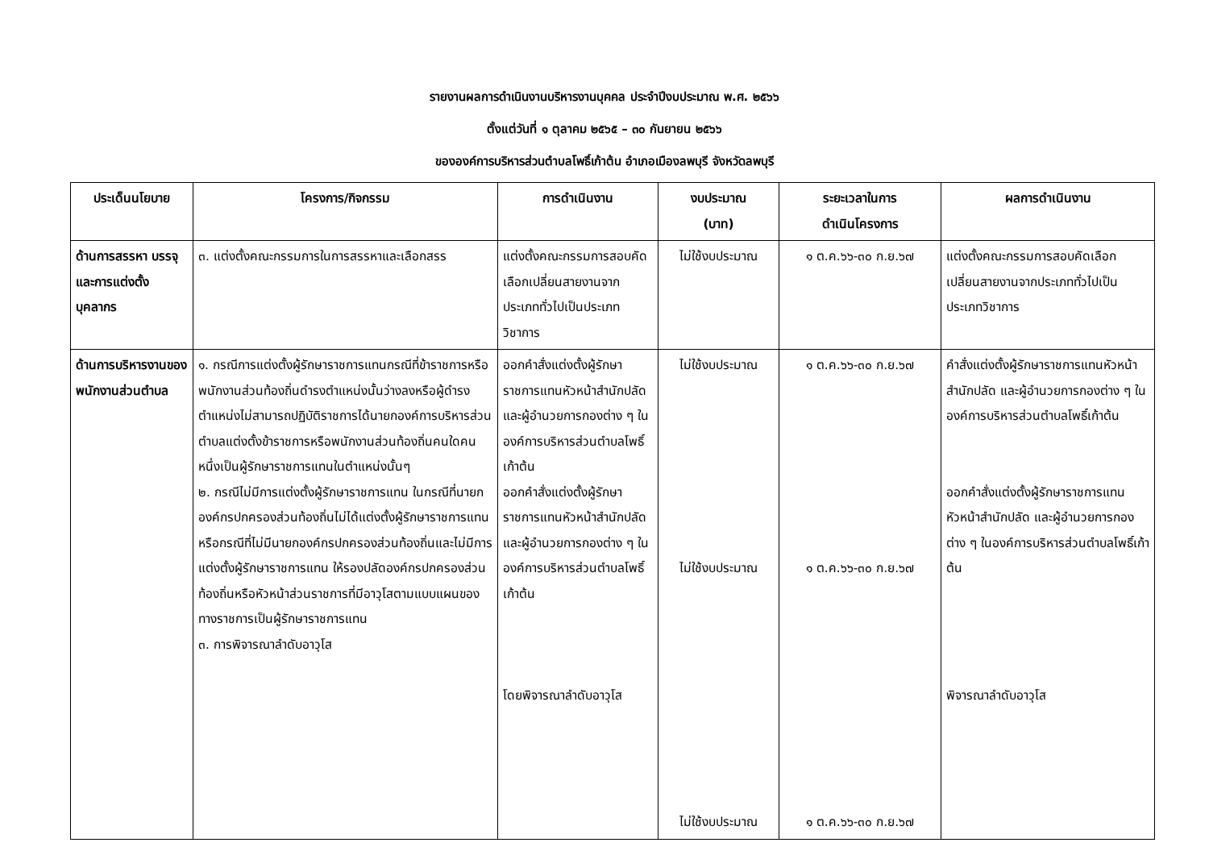รายงานผลการดำเนินงานบริหารงานบุคคล ประจำปีงบประมาณ พ.ศ. ๒๕๖๖
ตั้งแต่วันที่ ๑ ตุลาคม ๒๕๖๕ – ๓๐ กันยายน ๒๕๖๖
ขององค์การบริหารส่วนตำบลโพธิ์เก้าต้น อำเภอเมืองลพบุรี จังหวัดลพบุรี
| ประเด็นนโยบาย | โครงการ/กิจกรรม | การดำเนินงาน | งบประมาณ (บาท) | ระยะเวลาในการ ดำเนินโครงการ | ผลการดำเนินงาน |
| --- | --- | --- | --- | --- | --- |
| ด้านการสรรหา บรรจุ และการแต่งตั้งบุคลากร | ๓. แต่งตั้งคณะกรรมการในการสรรหาและเลือกสรร | แต่งตั้งคณะกรรมการสอบคัดเลือกเปลี่ยนสายงานจากประเภททั่วไปเป็นประเภทวิชาการ | ไม่ใช้งบประมาณ | ๑ ต.ค.๖๖-๓๐ ก.ย.๖๗ | แต่งตั้งคณะกรรมการสอบคัดเลือกเปลี่ยนสายงานจากประเภททั่วไปเป็นประเภทวิชาการ |
| ด้านการบริหารงานของพนักงานส่วนตำบล | ๑. กรณีการแต่งตั้งผู้รักษาราชการแทนกรณีที่ข้าราชการหรือพนักงานส่วนท้องถิ่นดำรงตำแหน่งนั้นว่างลงหรือผู้ดำรงตำแหน่งไม่สามารถปฏิบัติราชการได้นายกองค์การบริหารส่วนตำบลแต่งตั้งข้าราชการหรือพนักงานส่วนท้องถิ่นคนใดคนหนึ่งเป็นผู้รักษาราชการแทนในตำแหน่งนั้นๆ ๒. กรณีไม่มีการแต่งตั้งผู้รักษาราชการแทน ในกรณีที่นายกองค์กรปกครองส่วนท้องถิ่นไม่ได้แต่งตั้งผู้รักษาราชการแทนหรือกรณีที่ไม่มีนายกองค์กรปกครองส่วนท้องถิ่นและไม่มีการแต่งตั้งผู้รักษาราชการแทน ให้รองปลัดองค์กรปกครองส่วนท้องถิ่นหรือหัวหน้าส่วนราชการที่มีอาวุโสตามแบบแผนของทางราชการเป็นผู้รักษาราชการแทน ๓. การพิจารณาลำดับอาวุโส | ออกคำสั่งแต่งตั้งผู้รักษาราชการแทนหัวหน้าสำนักปลัด และผู้อำนวยการกองต่าง ๆ ในองค์การบริหารส่วนตำบลโพธิ์เก้าต้น ออกคำสั่งแต่งตั้งผู้รักษาราชการแทนหัวหน้าสำนักปลัด และผู้อำนวยการกองต่าง ๆ ในองค์การบริหารส่วนตำบลโพธิ์เก้าต้น โดยพิจารณาลำดับอาวุโส | ไม่ใช้งบประมาณ ไม่ใช้งบประมาณ ไม่ใช้งบประมาณ | ๑ ต.ค.๖๖-๓๐ ก.ย.๖๗ ๑ ต.ค.๖๖-๓๐ ก.ย.๖๗ ๑ ต.ค.๖๖-๓๐ ก.ย.๖๗ | คำสั่งแต่งตั้งผู้รักษาราชการแทนหัวหน้าสำนักปลัด และผู้อำนวยการกองต่าง ๆ ในองค์การบริหารส่วนตำบลโพธิ์เก้าต้น ออกคำสั่งแต่งตั้งผู้รักษาราชการแทนหัวหน้าสำนักปลัด และผู้อำนวยการกองต่าง ๆ ในองค์การบริหารส่วนตำบลโพธิ์เก้าต้น พิจารณาลำดับอาวุโส |